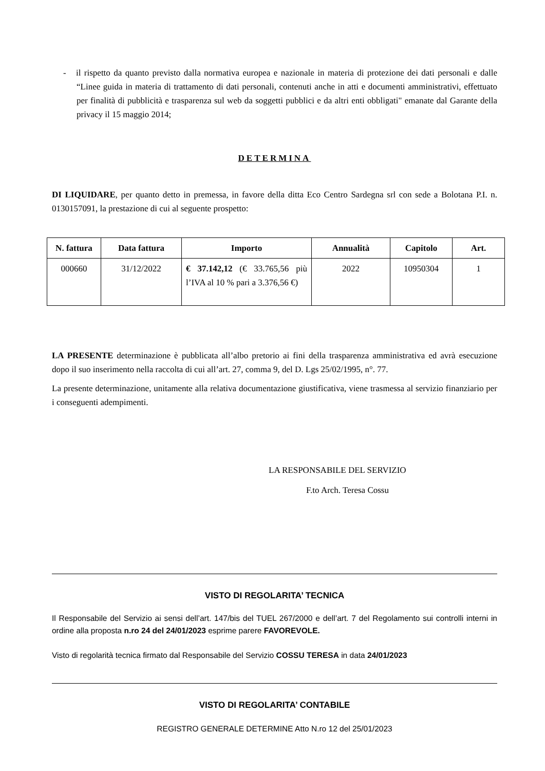- il rispetto da quanto previsto dalla normativa europea e nazionale in materia di protezione dei dati personali e dalle “Linee guida in materia di trattamento di dati personali, contenuti anche in atti e documenti amministrativi, effettuato per finalità di pubblicità e trasparenza sul web da soggetti pubblici e da altri enti obbligati" emanate dal Garante della privacy il 15 maggio 2014;
DETERMINA
DI LIQUIDARE, per quanto detto in premessa, in favore della ditta Eco Centro Sardegna srl con sede a Bolotana P.I. n. 0130157091, la prestazione di cui al seguente prospetto:
| N. fattura | Data fattura | Importo | Annualità | Capitolo | Art. |
| --- | --- | --- | --- | --- | --- |
| 000660 | 31/12/2022 | € 37.142,12 (€ 33.765,56 più l’IVA al 10 % pari a 3.376,56 €) | 2022 | 10950304 | 1 |
LA PRESENTE determinazione è pubblicata all’albo pretorio ai fini della trasparenza amministrativa ed avrà esecuzione dopo il suo inserimento nella raccolta di cui all’art. 27, comma 9, del D. Lgs 25/02/1995, n°. 77.
La presente determinazione, unitamente alla relativa documentazione giustificativa, viene trasmessa al servizio finanziario per i conseguenti adempimenti.
LA RESPONSABILE DEL SERVIZIO
F.to Arch. Teresa Cossu
VISTO DI REGOLARITA’ TECNICA
Il Responsabile del Servizio ai sensi dell’art. 147/bis del TUEL 267/2000 e dell’art. 7 del Regolamento sui controlli interni in ordine alla proposta n.ro 24 del 24/01/2023 esprime parere FAVOREVOLE.
Visto di regolarità tecnica firmato dal Responsabile del Servizio COSSU TERESA in data 24/01/2023
VISTO DI REGOLARITA’ CONTABILE
REGISTRO GENERALE DETERMINE Atto N.ro 12 del 25/01/2023